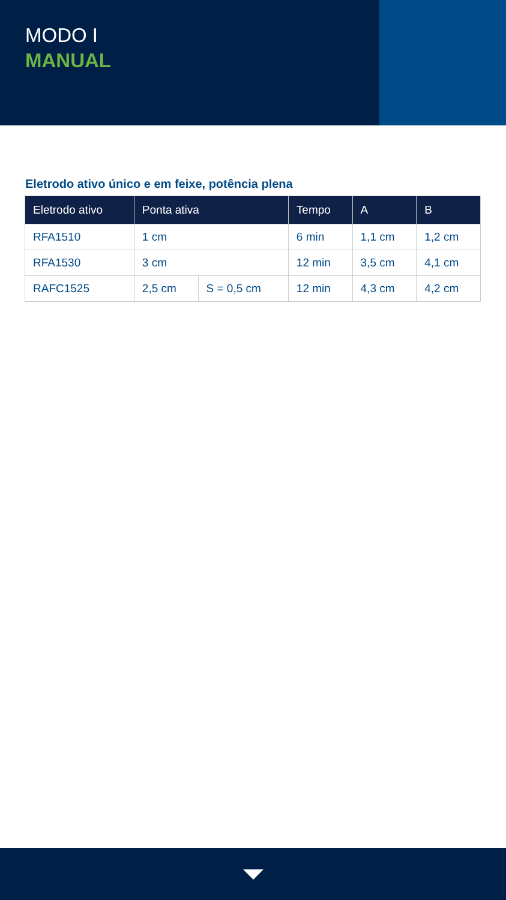MODO I
MANUAL
Eletrodo ativo único e em feixe, potência plena
| Eletrodo ativo | Ponta ativa | | Tempo | A | B |
| --- | --- | --- | --- | --- | --- |
| RFA1510 | 1 cm | | 6 min | 1,1 cm | 1,2 cm |
| RFA1530 | 3 cm | | 12 min | 3,5 cm | 4,1 cm |
| RAFC1525 | 2,5 cm | S = 0,5 cm | 12 min | 4,3 cm | 4,2 cm |